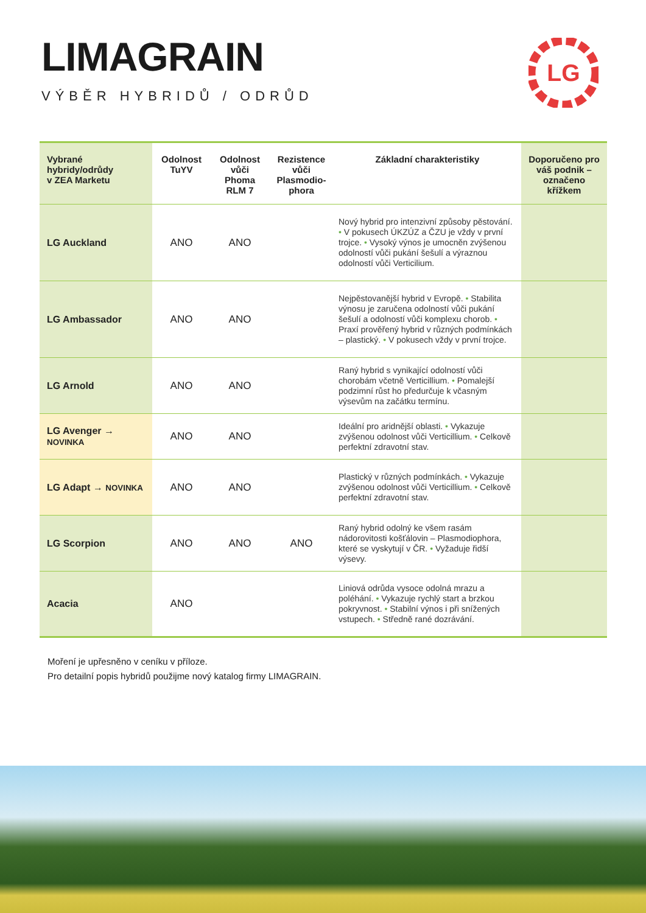LIMAGRAIN
VÝBĚR HYBRIDŮ / ODRŮD
LG
| Vybrané hybridy/odrůdy v ZEA Marketu | Odolnost TuYV | Odolnost vůči Phoma RLM 7 | Rezistence vůči Plasmodio- phora | Základní charakteristiky | Doporučeno pro váš podnik – označeno křížkem |
| --- | --- | --- | --- | --- | --- |
| LG Auckland | ANO | ANO | | Nový hybrid pro intenzivní způsoby pěstování. • V pokusech ÚKZÚZ a ČZU je vždy v první trojce. • Vysoký výnos je umocněn zvýšenou odolností vůči pukání šešulí a výraznou odolností vůči Verticilium. | |
| LG Ambassador | ANO | ANO | | Nejpěstovanější hybrid v Evropě. • Stabilita výnosu je zaručena odolností vůči pukání šešulí a odolností vůči komplexu chorob. • Praxí prověřený hybrid v různých podmínkách – plastický. • V pokusech vždy v první trojce. | |
| LG Arnold | ANO | ANO | | Raný hybrid s vynikající odolností vůči chorobám včetně Verticillium. • Pomalejší podzimní růst ho předurčuje k včasným výsevům na začátku termínu. | |
| LG Avenger → NOVINKA | ANO | ANO | | Ideální pro aridnější oblasti. • Vykazuje zvýšenou odolnost vůči Verticillium. • Celkově perfektní zdravotní stav. | |
| LG Adapt → NOVINKA | ANO | ANO | | Plastický v různých podmínkách. • Vykazuje zvýšenou odolnost vůči Verticillium. • Celkově perfektní zdravotní stav. | |
| LG Scorpion | ANO | ANO | ANO | Raný hybrid odolný ke všem rasám nádorovitosti košťálovin – Plasmodiophora, které se vyskytují v ČR. • Vyžaduje řidší výsevy. | |
| Acacia | ANO | | | Liniová odrůda vysoce odolná mrazu a poléhání. • Vykazuje rychlý start a brzkou pokryvnost. • Stabilní výnos i při snížených vstupech. • Středně rané dozrávání. | |
Moření je upřesněno v ceníku v příloze.
Pro detailní popis hybridů použijme nový katalog firmy LIMAGRAIN.